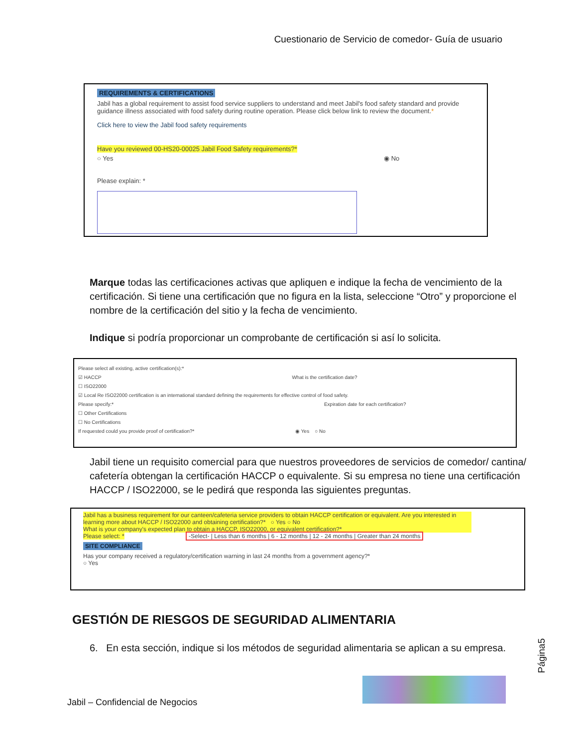Cuestionario de Servicio de comedor- Guía de usuario
REQUIREMENTS & CERTIFICATIONS
Jabil has a global requirement to assist food service suppliers to understand and meet Jabil's food safety standard and provide guidance illness associated with food safety during routine operation. Please click below link to review the document.*
Click here to view the Jabil food safety requirements
Have you reviewed 00-HS20-00025 Jabil Food Safety requirements?*
○ Yes ◉ No
Please explain: *
Marque todas las certificaciones activas que apliquen e indique la fecha de vencimiento de la certificación. Si tiene una certificación que no figura en la lista, seleccione “Otro” y proporcione el nombre de la certificación del sitio y la fecha de vencimiento.
Indique si podría proporcionar un comprobante de certificación si así lo solicita.
Please select all existing, active certification(s):*
☑ HACCP What is the certification date?
☐ ISO22000
☑ Local Re ISO22000 certification is an international standard defining the requirements for effective control of food safety.
Please specify:* Expiration date for each certification?
☐ Other Certifications
☐ No Certifications
If requested could you provide proof of certification?* ◉ Yes ○ No
Jabil tiene un requisito comercial para que nuestros proveedores de servicios de comedor/ cantina/ cafetería obtengan la certificación HACCP o equivalente. Si su empresa no tiene una certificación HACCP / ISO22000, se le pedirá que responda las siguientes preguntas.
Jabil has a business requirement for our canteen/cafeteria service providers to obtain HACCP certification or equivalent. Are you interested in learning more about HACCP / ISO22000 and obtaining certification?* ○ Yes ○ No
What is your company's expected plan to obtain a HACCP, ISO22000, or equivalent certification?*
Please select: * -Select- | Less than 6 months | 6 - 12 months | 12 - 24 months | Greater than 24 months
SITE COMPLIANCE
Has your company received a regulatory/certification warning in last 24 months from a government agency?*
○ Yes
GESTIÓN DE RIESGOS DE SEGURIDAD ALIMENTARIA
6. En esta sección, indique si los métodos de seguridad alimentaria se aplican a su empresa.
Página5
Jabil – Confidencial de Negocios